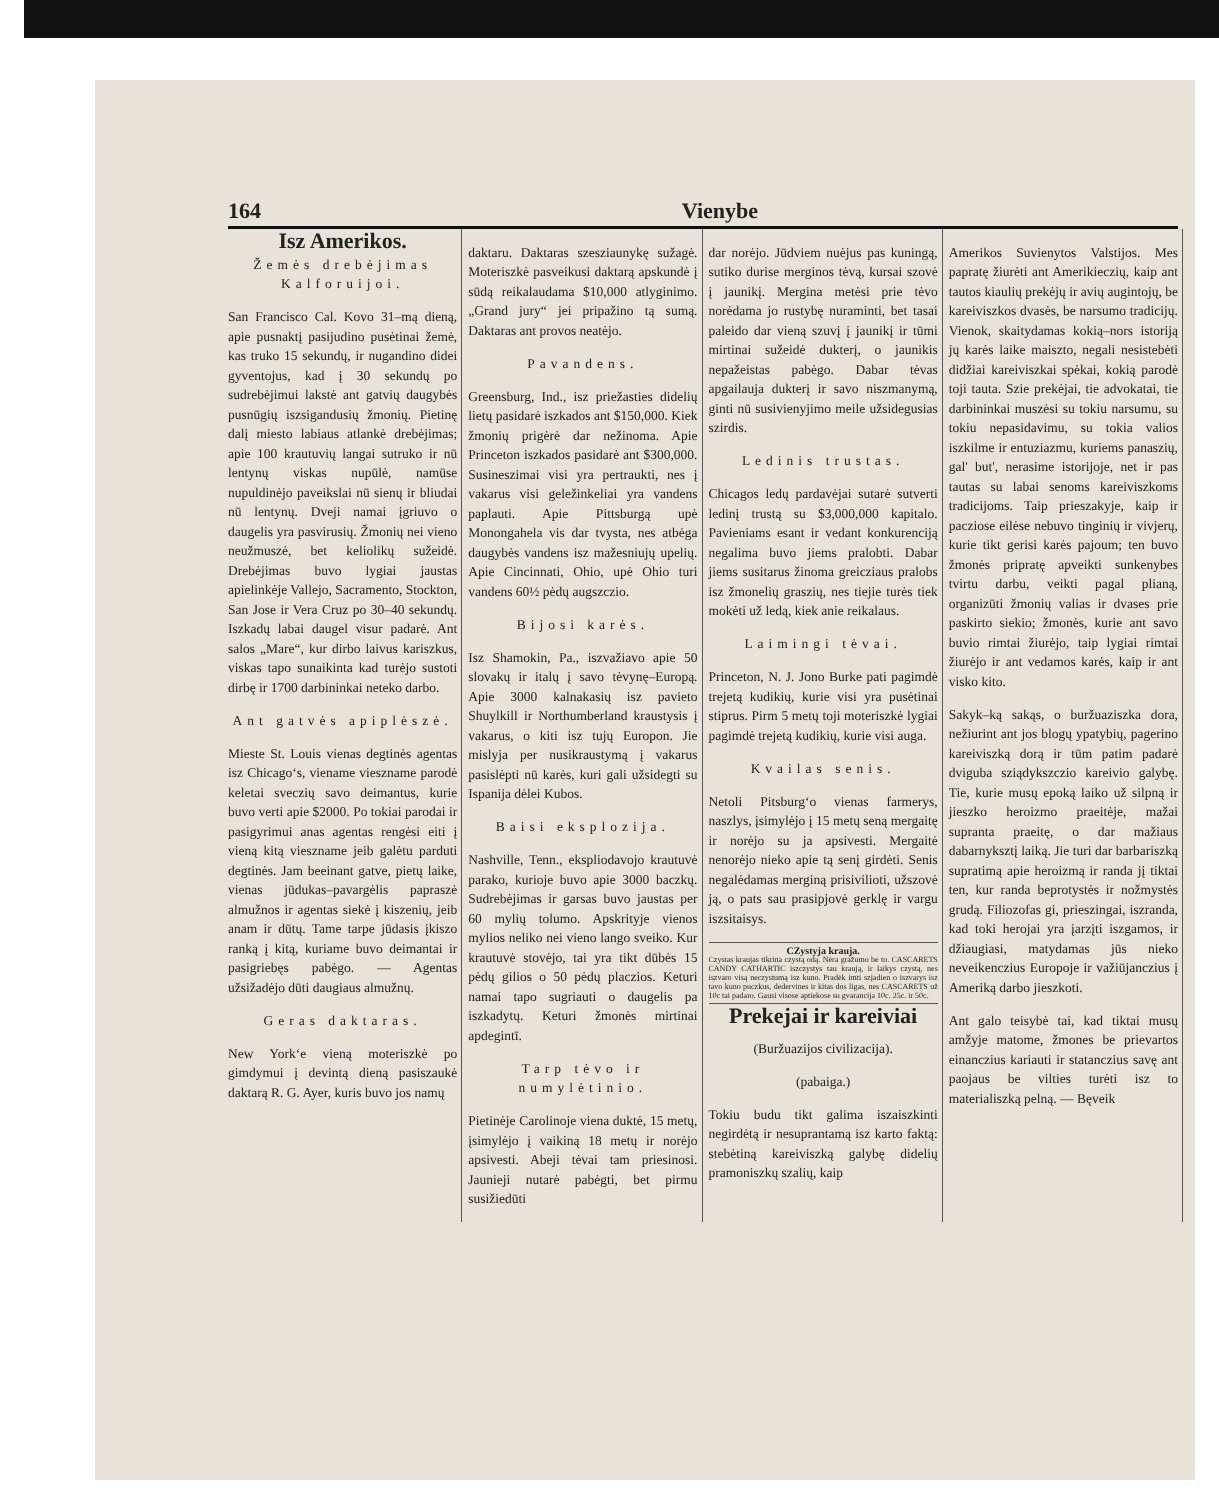164 Vienybe
Isz Amerikos.
Žemės drebėjimas Kalforuijoi.
San Francisco Cal. Kovo 31–mą dieną, apie pusnaktį pasijudino pusėtinai žemė, kas truko 15 sekundų, ir nugandino didei gyventojus, kad į 30 sekundų po sudrebėjimui lakstė ant gatvių daugybės pusnūgių iszsigandusių žmonių. Pietinę dalį miesto labiaus atlankė drebėjimas; apie 100 krautuvių langai sutruko ir nū lentynų viskas nupūlė, namūse nupuldinėjo paveikslai nū sienų ir bliudai nū lentynų. Dveji namai įgriuvo o daugelis yra pasvirusių. Žmonių nei vieno neužmuszė, bet keliolikų sužeidė. Drebėjimas buvo lygiai jaustas apielinkėje Vallejo, Sacramento, Stockton, San Jose ir Vera Cruz po 30–40 sekundų. Iszkadų labai daugel visur padarė. Ant salos „Mare“, kur dirbo laivus kariszkus, viskas tapo sunaikinta kad turėjo sustoti dirbę ir 1700 darbininkai neteko darbo.
Ant gatvės apiplėszė.
Mieste St. Louis vienas degtinės agentas isz Chicago‘s, viename vieszname parodė keletai sveczių savo deimantus, kurie buvo verti apie $2000. Po tokiai parodai ir pasigyrimui anas agentas rengėsi eiti į vieną kitą vieszname jeib galėtu parduti degtinės. Jam beeinant gatve, pietų laike, vienas jūdukas–pavargėlis papraszė almužnos ir agentas siekė į kiszenių, jeib anam ir dūtų. Tame tarpe jūdasis įkiszo ranką į kitą, kuriame buvo deimantai ir pasigriebęs pabėgo. — Agentas užsižadėjo dūti daugiaus almužnų.
Geras daktaras.
New York‘e vieną moteriszkė po gimdymui į devintą dieną pasiszaukė daktarą R. G. Ayer, kuris buvo jos namų
daktaru. Daktaras szesziaunykę sužagė. Moteriszkė pasveikusi daktarą apskundė į sūdą reikalaudama $10,000 atlyginimo. „Grand jury“ jei pripažino tą sumą. Daktaras ant provos neatėjo.
Pavandens.
Greensburg, Ind., isz priežasties didelių lietų pasidarė iszkados ant $150,000. Kiek žmonių prigėrė dar nežinoma. Apie Princeton iszkados pasidarė ant $300,000. Susineszimai visi yra pertraukti, nes į vakarus visi geležinkeliai yra vandens paplauti. Apie Pittsburgą upė Monongahela vis dar tvysta, nes atbėga daugybės vandens isz mažesniujų upelių. Apie Cincinnati, Ohio, upė Ohio turi vandens 60½ pėdų augszczio.
Bijosi karės.
Isz Shamokin, Pa., iszvažiavo apie 50 slovakų ir italų į savo tėvynę–Europą. Apie 3000 kalnakasių isz pavieto Shuylkill ir Northumberland kraustysis į vakarus, o kiti isz tujų Europon. Jie mislyja per nusikraustymą į vakarus pasislėpti nū karės, kuri gali užsidegti su Ispanija dėlei Kubos.
Baisi eksplozija.
Nashville, Tenn., ekspliodavojo krautuvė parako, kurioje buvo apie 3000 baczkų. Sudrebėjimas ir garsas buvo jaustas per 60 mylių tolumo. Apskrityje vienos mylios neliko nei vieno lango sveiko. Kur krautuvė stovėjo, tai yra tikt dūbės 15 pėdų gilios o 50 pėdų placzios. Keturi namai tapo sugriauti o daugelis pa iszkadytų. Keturi žmonės mirtinai apdegintī.
Tarp tėvo ir numylėtinio.
Pietinėje Carolinoje viena duktė, 15 metų, įsimylėjo į vaikiną 18 metų ir norėjo apsivesti. Abeji tėvai tam priesinosi. Jaunieji nutarė pabėgti, bet pirmu susižiedūti
dar norėjo. Jūdviem nuėjus pas kuningą, sutiko durise merginos tėvą, kursai szovė į jaunikį. Mergina metėsi prie tėvo norėdama jo rustybę nuraminti, bet tasai paleido dar vieną szuvį į jaunikį ir tūmi mirtinai sužeidė dukterį, o jaunikis nepažeistas pabėgo. Dabar tėvas apgailauja dukterį ir savo niszmanymą, ginti nū susivienyjimo meile užsidegusias szirdis.
Ledinis trustas.
Chicagos ledų pardavėjai sutarė sutverti ledinį trustą su $3,000,000 kapitalo. Pavieniams esant ir vedant konkurenciją negalima buvo jiems pralobti. Dabar jiems susitarus žinoma greicziaus pralobs isz žmonelių graszių, nes tiejie turės tiek mokėti už ledą, kiek anie reikalaus.
Laimingi tėvai.
Princeton, N. J. Jono Burke pati pagimdė trejetą kudikių, kurie visi yra pusėtinai stiprus. Pirm 5 metų toji moteriszkė lygiai pagimdė trejetą kudikių, kurie visi auga.
Kvailas senis.
Netoli Pitsburg‘o vienas farmerys, naszlys, įsimylėjo į 15 metų seną mergaitę ir norėjo su ja apsivesti. Mergaitė nenorėjo nieko apie tą senį girdėti. Senis negalėdamas merginą prisivilioti, užszovė ją, o pats sau prasipjovė gerklę ir vargu iszsitaisys.
CZystyja krauja.
Czystas kraujas tikrina czystą odą. Nėra gražumo be to. CASCARETS CANDY CATHARTIC iszczystys tau kraują, ir laikys czystą, nes iszvaro visą neczystumą isz kuno. Pradėk imti szįadien o iszvarys isz tavo kuno puczkus, dedervines ir kitas dos ligas, nes CASCARETS už 10c tai padaro. Gausi visose aptiekose su gvarancija 10c. 25c. ir 50c.
Prekejai ir kareiviai
(Buržuazijos civilizacija).
(pabaiga.)
Tokiu budu tikt galima iszaiszkinti negirdėtą ir nesuprantamą isz karto faktą: stebėtiną kareiviszką galybę didelių pramoniszkų szalių, kaip
Amerikos Suvienytos Valstijos. Mes papratę žiurėti ant Amerikieczių, kaip ant tautos kiaulių prekėjų ir avių augintojų, be kareiviszkos dvasės, be narsumo tradicijų. Vienok, skaitydamas kokią–nors istoriją jų karės laike maiszto, negali nesistebėti didžiai kareiviszkai spėkai, kokią parodė toji tauta. Szie prekėjai, tie advokatai, tie darbininkai muszėsi su tokiu narsumu, su tokiu nepasidavimu, su tokia valios iszkilme ir entuziazmu, kuriems panaszių, gal' but', nerasime istorijoje, net ir pas tautas su labai senoms kareiviszkoms tradicijoms. Taip prieszakyje, kaip ir pacziose eilėse nebuvo tinginių ir vivjerų, kurie tikt gerisi karės pajoum; ten buvo žmonės pripratę apveikti sunkenybes tvirtu darbu, veikti pagal plianą, organizūti žmonių valias ir dvases prie paskirto siekio; žmonės, kurie ant savo buvio rimtai žiurėjo, taip lygiai rimtai žiurėjo ir ant vedamos karės, kaip ir ant visko kito.
Sakyk–ką sakąs, o buržuaziszka dora, nežiurint ant jos blogų ypatybių, pagerino kareiviszką dorą ir tūm patim padarė dviguba sziądykszczio kareivio galybę. Tie, kurie musų epoką laiko už silpną ir jieszko heroizmo praeitėje, mažai supranta praeitę, o dar mažiaus dabarnyksztį laiką. Jie turi dar barbariszką supratimą apie heroizmą ir randa jį tiktai ten, kur randa beprotystės ir nožmystės grudą. Filiozofas gi, prieszingai, iszranda, kad toki herojai yra įarzįti iszgamos, ir džiaugiasi, matydamas jūs nieko neveikenczius Europoje ir važiūjanczius į Ameriką darbo jieszkoti.
Ant galo teisybė tai, kad tiktai musų amžyje matome, žmones be prievartos einanczius kariauti ir statanczius savę ant paojaus be vilties turėti isz to materialiszką pelną. — Bęveik